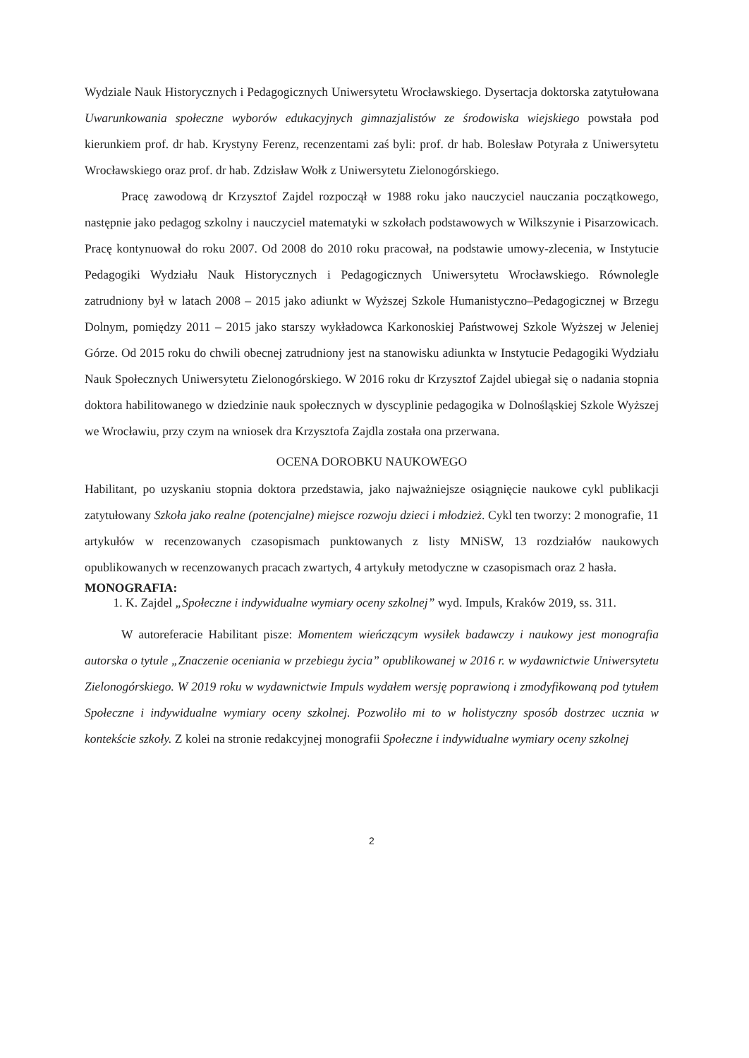Wydziale Nauk Historycznych i Pedagogicznych Uniwersytetu Wrocławskiego. Dysertacja doktorska zatytułowana Uwarunkowania społeczne wyborów edukacyjnych gimnazjalistów ze środowiska wiejskiego powstała pod kierunkiem prof. dr hab. Krystyny Ferenz, recenzentami zaś byli: prof. dr hab. Bolesław Potyrała z Uniwersytetu Wrocławskiego oraz prof. dr hab. Zdzisław Wołk z Uniwersytetu Zielonogórskiego.
Pracę zawodową dr Krzysztof Zajdel rozpoczął w 1988 roku jako nauczyciel nauczania początkowego, następnie jako pedagog szkolny i nauczyciel matematyki w szkołach podstawowych w Wilkszynie i Pisarzowicach. Pracę kontynuował do roku 2007. Od 2008 do 2010 roku pracował, na podstawie umowy-zlecenia, w Instytucie Pedagogiki Wydziału Nauk Historycznych i Pedagogicznych Uniwersytetu Wrocławskiego. Równolegle zatrudniony był w latach 2008 – 2015 jako adiunkt w Wyższej Szkole Humanistyczno–Pedagogicznej w Brzegu Dolnym, pomiędzy 2011 – 2015 jako starszy wykładowca Karkonoskiej Państwowej Szkole Wyższej w Jeleniej Górze. Od 2015 roku do chwili obecnej zatrudniony jest na stanowisku adiunkta w Instytucie Pedagogiki Wydziału Nauk Społecznych Uniwersytetu Zielonogórskiego. W 2016 roku dr Krzysztof Zajdel ubiegał się o nadania stopnia doktora habilitowanego w dziedzinie nauk społecznych w dyscyplinie pedagogika w Dolnośląskiej Szkole Wyższej we Wrocławiu, przy czym na wniosek dra Krzysztofa Zajdla została ona przerwana.
OCENA DOROBKU NAUKOWEGO
Habilitant, po uzyskaniu stopnia doktora przedstawia, jako najważniejsze osiągnięcie naukowe cykl publikacji zatytułowany Szkoła jako realne (potencjalne) miejsce rozwoju dzieci i młodzież. Cykl ten tworzy: 2 monografie, 11 artykułów w recenzowanych czasopismach punktowanych z listy MNiSW, 13 rozdziałów naukowych opublikowanych w recenzowanych pracach zwartych, 4 artykuły metodyczne w czasopismach oraz 2 hasła.
MONOGRAFIA:
1. K. Zajdel „Społeczne i indywidualne wymiary oceny szkolnej” wyd. Impuls, Kraków 2019, ss. 311.
W autoreferacie Habilitant pisze: Momentem wieńczącym wysiłek badawczy i naukowy jest monografia autorska o tytule „Znaczenie oceniania w przebiegu życia” opublikowanej w 2016 r. w wydawnictwie Uniwersytetu Zielonogórskiego. W 2019 roku w wydawnictwie Impuls wydałem wersję poprawioną i zmodyfikowaną pod tytułem Społeczne i indywidualne wymiary oceny szkolnej. Pozwoliło mi to w holistyczny sposób dostrzec ucznia w kontekście szkoły. Z kolei na stronie redakcyjnej monografii Społeczne i indywidualne wymiary oceny szkolnej
2